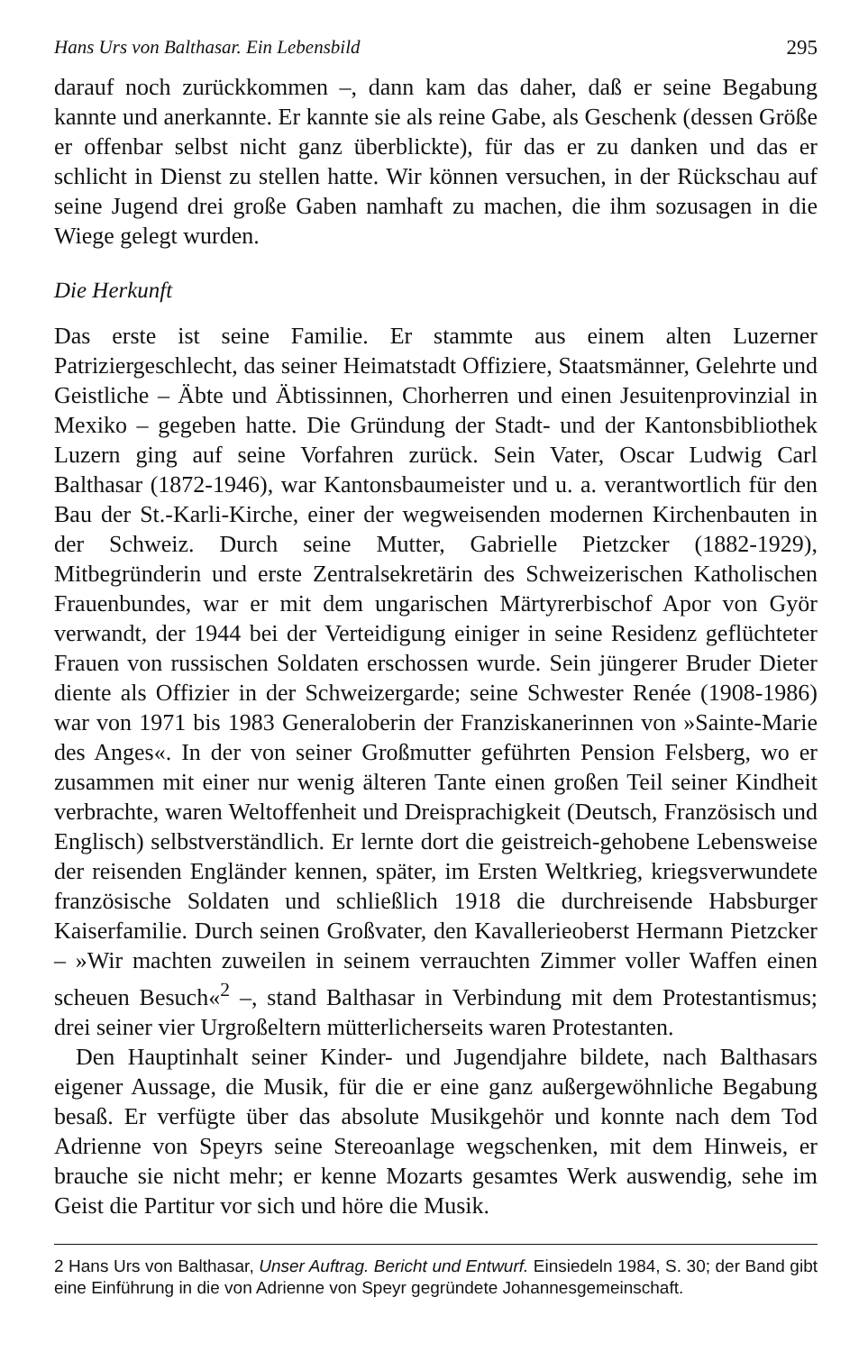Hans Urs von Balthasar. Ein Lebensbild 295
darauf noch zurückkommen –, dann kam das daher, daß er seine Begabung kannte und anerkannte. Er kannte sie als reine Gabe, als Geschenk (dessen Größe er offenbar selbst nicht ganz überblickte), für das er zu danken und das er schlicht in Dienst zu stellen hatte. Wir können versuchen, in der Rückschau auf seine Jugend drei große Gaben namhaft zu machen, die ihm sozusagen in die Wiege gelegt wurden.
Die Herkunft
Das erste ist seine Familie. Er stammte aus einem alten Luzerner Patriziergeschlecht, das seiner Heimatstadt Offiziere, Staatsmänner, Gelehrte und Geistliche – Äbte und Äbtissinnen, Chorherren und einen Jesuitenprovinzial in Mexiko – gegeben hatte. Die Gründung der Stadt- und der Kantonsbibliothek Luzern ging auf seine Vorfahren zurück. Sein Vater, Oscar Ludwig Carl Balthasar (1872-1946), war Kantonsbaumeister und u. a. verantwortlich für den Bau der St.-Karli-Kirche, einer der wegweisenden modernen Kirchenbauten in der Schweiz. Durch seine Mutter, Gabrielle Pietzcker (1882-1929), Mitbegründerin und erste Zentralsekretärin des Schweizerischen Katholischen Frauenbundes, war er mit dem ungarischen Märtyrerbischof Apor von Györ verwandt, der 1944 bei der Verteidigung einiger in seine Residenz geflüchteter Frauen von russischen Soldaten erschossen wurde. Sein jüngerer Bruder Dieter diente als Offizier in der Schweizergarde; seine Schwester Renée (1908-1986) war von 1971 bis 1983 Generaloberin der Franziskanerinnen von »Sainte-Marie des Anges«. In der von seiner Großmutter geführten Pension Felsberg, wo er zusammen mit einer nur wenig älteren Tante einen großen Teil seiner Kindheit verbrachte, waren Weltoffenheit und Dreisprachigkeit (Deutsch, Französisch und Englisch) selbstverständlich. Er lernte dort die geistreich-gehobene Lebensweise der reisenden Engländer kennen, später, im Ersten Weltkrieg, kriegsverwundete französische Soldaten und schließlich 1918 die durchreisende Habsburger Kaiserfamilie. Durch seinen Großvater, den Kavallerieoberst Hermann Pietzcker – »Wir machten zuweilen in seinem verrauchten Zimmer voller Waffen einen scheuen Besuch«<sup>2</sup> –, stand Balthasar in Verbindung mit dem Protestantismus; drei seiner vier Urgroßeltern mütterlicherseits waren Protestanten.
Den Hauptinhalt seiner Kinder- und Jugendjahre bildete, nach Balthasars eigener Aussage, die Musik, für die er eine ganz außergewöhnliche Begabung besaß. Er verfügte über das absolute Musikgehör und konnte nach dem Tod Adrienne von Speyrs seine Stereoanlage wegschenken, mit dem Hinweis, er brauche sie nicht mehr; er kenne Mozarts gesamtes Werk auswendig, sehe im Geist die Partitur vor sich und höre die Musik.
2 Hans Urs von Balthasar, Unser Auftrag. Bericht und Entwurf. Einsiedeln 1984, S. 30; der Band gibt eine Einführung in die von Adrienne von Speyr gegründete Johannesgemeinschaft.